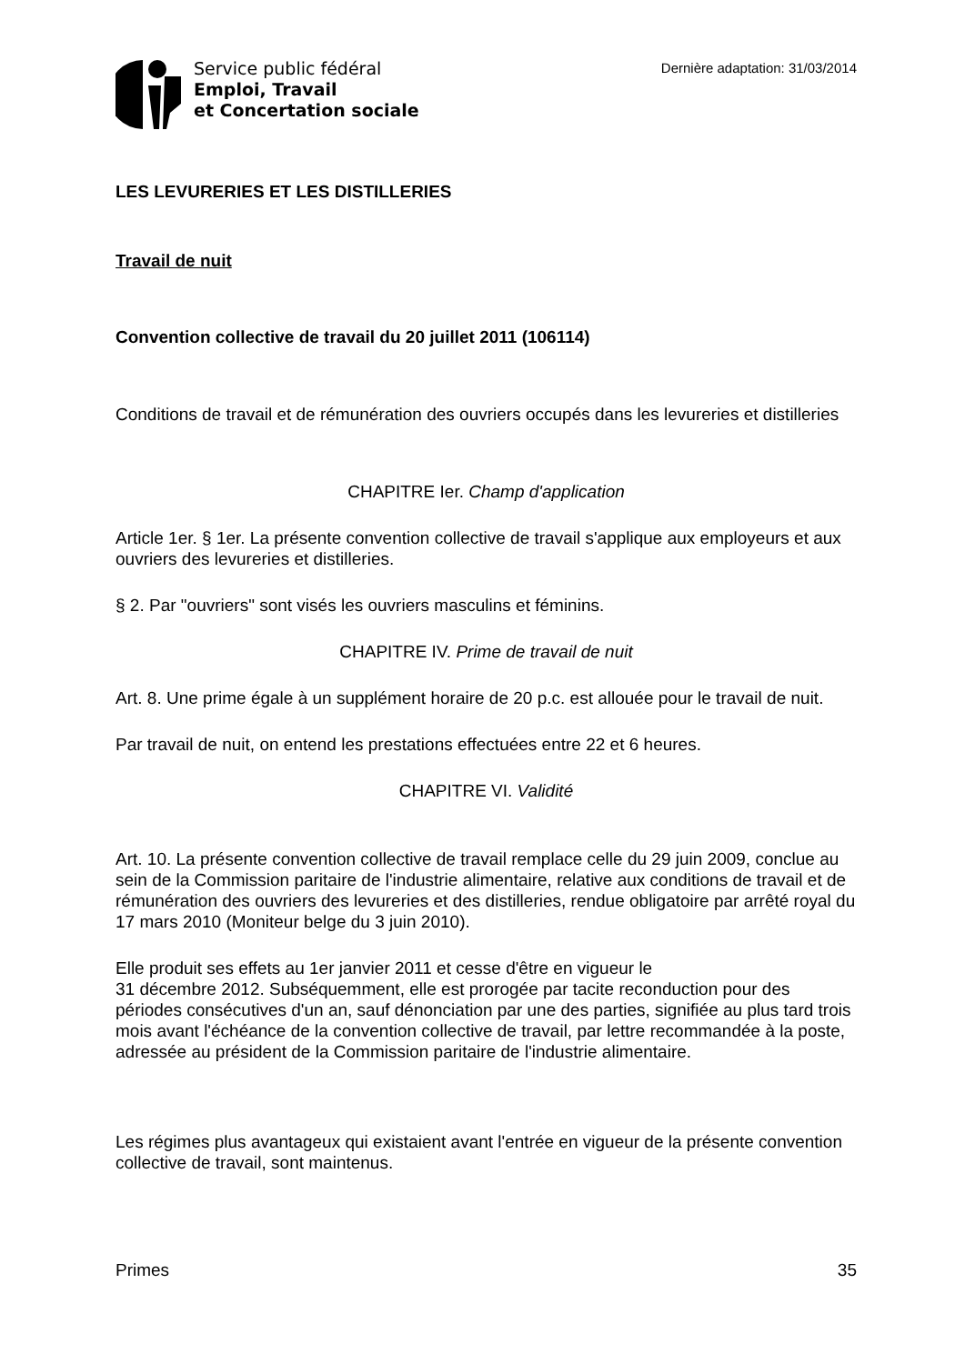Service public fédéral
Emploi, Travail
et Concertation sociale
Dernière adaptation: 31/03/2014
LES LEVURERIES ET LES DISTILLERIES
Travail de nuit
Convention collective de travail du 20 juillet 2011 (106114)
Conditions de travail et de rémunération des ouvriers occupés dans les levureries et distilleries
CHAPITRE Ier. Champ d'application
Article 1er. § 1er. La présente convention collective de travail s'applique aux employeurs et aux ouvriers des levureries et distilleries.
§ 2. Par "ouvriers" sont visés les ouvriers masculins et féminins.
CHAPITRE IV. Prime de travail de nuit
Art. 8. Une prime égale à un supplément horaire de 20 p.c. est allouée pour le travail de nuit.
Par travail de nuit, on entend les prestations effectuées entre 22 et 6 heures.
CHAPITRE VI. Validité
Art. 10. La présente convention collective de travail remplace celle du 29 juin 2009, conclue au sein de la Commission paritaire de l'industrie alimentaire, relative aux conditions de travail et de rémunération des ouvriers des levureries et des distilleries, rendue obligatoire par arrêté royal du 17 mars 2010 (Moniteur belge du 3 juin 2010).
Elle produit ses effets au 1er janvier 2011 et cesse d'être en vigueur le
31 décembre 2012. Subséquemment, elle est prorogée par tacite reconduction pour des périodes consécutives d'un an, sauf dénonciation par une des parties, signifiée au plus tard trois mois avant l'échéance de la convention collective de travail, par lettre recommandée à la poste, adressée au président de la Commission paritaire de l'industrie alimentaire.
Les régimes plus avantageux qui existaient avant l'entrée en vigueur de la présente convention collective de travail, sont maintenus.
Primes 35